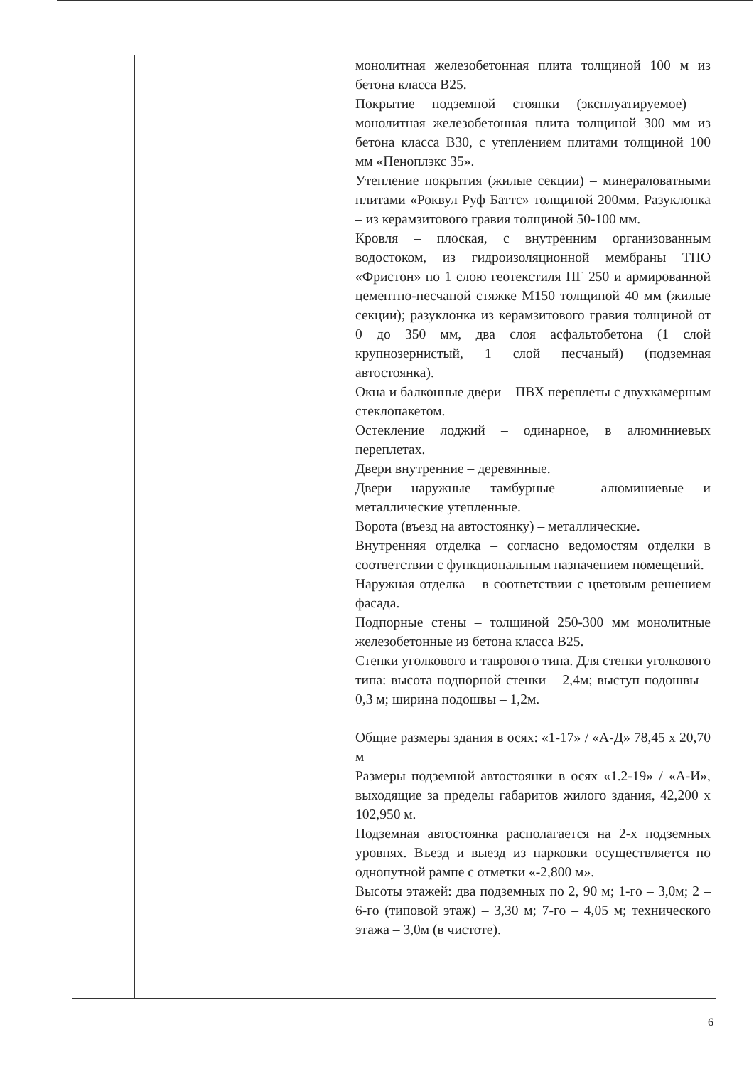| | | монолитная железобетонная плита толщиной 100 м из бетона класса В25. Покрытие подземной стоянки (эксплуатируемое) – монолитная железобетонная плита толщиной 300 мм из бетона класса В30, с утеплением плитами толщиной 100 мм «Пеноплэкс 35». Утепление покрытия (жилые секции) – минераловатными плитами «Роквул Руф Баттс» толщиной 200мм. Разуклонка – из керамзитового гравия толщиной 50-100 мм. Кровля – плоская, с внутренним организованным водостоком, из гидроизоляционной мембраны ТПО «Фристон» по 1 слою геотекстиля ПГ 250 и армированной цементно-песчаной стяжке М150 толщиной 40 мм (жилые секции); разуклонка из керамзитового гравия толщиной от 0 до 350 мм, два слоя асфальтобетона (1 слой крупнозернистый, 1 слой песчаный) (подземная автостоянка). Окна и балконные двери – ПВХ переплеты с двухкамерным стеклопакетом. Остекление лоджий – одинарное, в алюминиевых переплетах. Двери внутренние – деревянные. Двери наружные тамбурные – алюминиевые и металлические утепленные. Ворота (въезд на автостоянку) – металлические. Внутренняя отделка – согласно ведомостям отделки в соответствии с функциональным назначением помещений. Наружная отделка – в соответствии с цветовым решением фасада. Подпорные стены – толщиной 250-300 мм монолитные железобетонные из бетона класса В25. Стенки уголкового и таврового типа. Для стенки уголкового типа: высота подпорной стенки – 2,4м; выступ подошвы – 0,3 м; ширина подошвы – 1,2м. Общие размеры здания в осях: «1-17» / «А-Д» 78,45 х 20,70 м Размеры подземной автостоянки в осях «1.2-19» / «А-И», выходящие за пределы габаритов жилого здания, 42,200 х 102,950 м. Подземная автостоянка располагается на 2-х подземных уровнях. Въезд и выезд из парковки осуществляется по однопутной рампе с отметки «-2,800 м». Высоты этажей: два подземных по 2, 90 м; 1-го – 3,0м; 2 – 6-го (типовой этаж) – 3,30 м; 7-го – 4,05 м; технического этажа – 3,0м (в чистоте). |
6